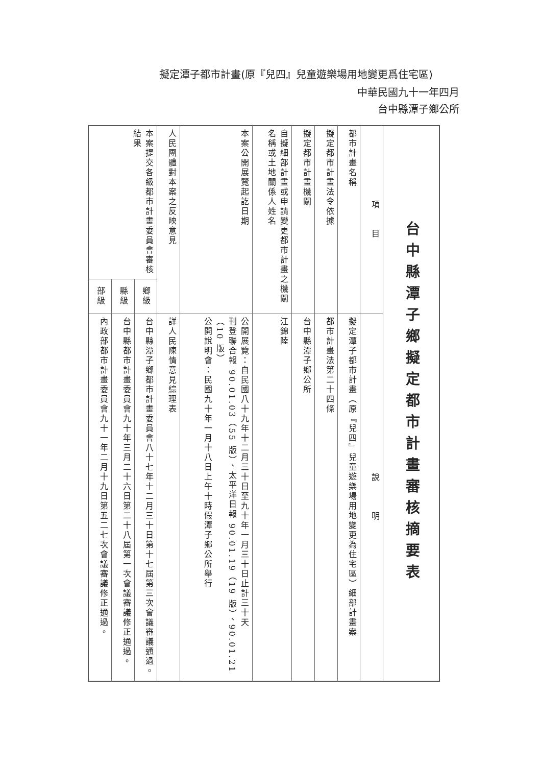擬定潭子都市計畫(原『兒四』兒童遊樂場用地變更爲住宅區)
中華民國九十一年四月
台中縣潭子鄉公所
| 台中縣潭子鄉擬定都市計畫審核摘要表 | | |
| --- | --- | --- |
| 項 目 | | 說 明 |
| 都市計畫名稱 | | 擬定潭子都市計畫（原『兒四』兒童遊樂場用地變更為住宅區）細部計畫案 |
| 擬定都市計畫法令依據 | | 都市計畫法第二十四條 |
| 擬定都市計畫機關 | | 台中縣潭子鄉公所 |
| 自擬細部計畫或申請變更都市計畫之機關名稱或土地關係人姓名 | | 江錦陸 |
| 本案公開展覽起訖日期 | | 公開展覽：自民國八十九年十二月三十日至九十年一月三十日止計三十天 刊登聯合報 90.01.03（55 版）、太平洋日報 90.01.19（19 版）、90.01.21（10 版） 公開說明會：民國九十年一月十八日上午十時假潭子鄉公所舉行 |
| 人民團體對本案之反映意見 | | 詳人民陳情意見綜理表 |
| 本案提交各級都市計畫委員會審核結果 | 鄉級 | 台中縣潭子鄉都市計畫委員會八十七年十二月三十日第十七屆第三次會議審議通過。 |
| | 縣級 | 台中縣都市計畫委員會九十年三月二十六日第二十八屆第一次會議審議修正通過。 |
| | 部級 | 內政部都市計畫委員會九十一年二月十九日第五二七次會議審議修正通過。 |